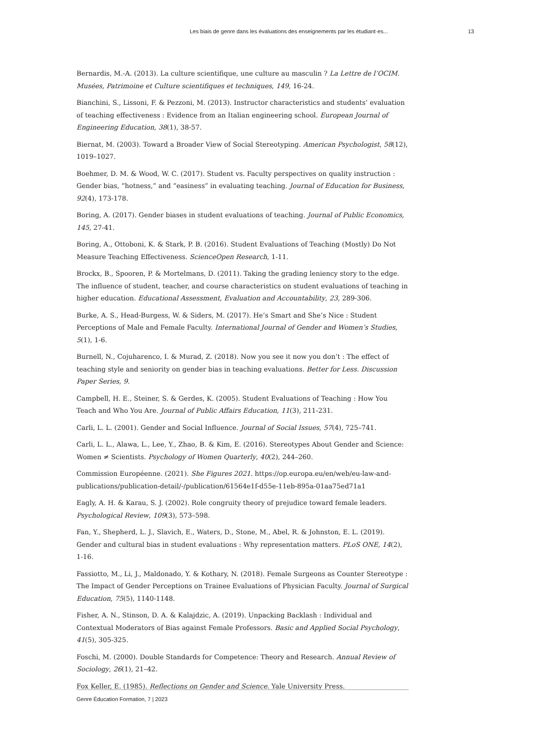Les biais de genre dans les évaluations des enseignements par les étudiant·es... 13
Bernardis, M.-A. (2013). La culture scientifique, une culture au masculin ? La Lettre de l’OCIM. Musées, Patrimoine et Culture scientifiques et techniques, 149, 16-24.
Bianchini, S., Lissoni, F. & Pezzoni, M. (2013). Instructor characteristics and students’ evaluation of teaching effectiveness : Evidence from an Italian engineering school. European Journal of Engineering Education, 38(1), 38-57.
Biernat, M. (2003). Toward a Broader View of Social Stereotyping. American Psychologist, 58(12), 1019–1027.
Boehmer, D. M. & Wood, W. C. (2017). Student vs. Faculty perspectives on quality instruction : Gender bias, “hotness,” and “easiness” in evaluating teaching. Journal of Education for Business, 92(4), 173-178.
Boring, A. (2017). Gender biases in student evaluations of teaching. Journal of Public Economics, 145, 27-41.
Boring, A., Ottoboni, K. & Stark, P. B. (2016). Student Evaluations of Teaching (Mostly) Do Not Measure Teaching Effectiveness. ScienceOpen Research, 1-11.
Brockx, B., Spooren, P. & Mortelmans, D. (2011). Taking the grading leniency story to the edge. The influence of student, teacher, and course characteristics on student evaluations of teaching in higher education. Educational Assessment, Evaluation and Accountability, 23, 289-306.
Burke, A. S., Head-Burgess, W. & Siders, M. (2017). He’s Smart and She’s Nice : Student Perceptions of Male and Female Faculty. International Journal of Gender and Women’s Studies, 5(1), 1-6.
Burnell, N., Cojuharenco, I. & Murad, Z. (2018). Now you see it now you don’t : The effect of teaching style and seniority on gender bias in teaching evaluations. Better for Less. Discussion Paper Series, 9.
Campbell, H. E., Steiner, S. & Gerdes, K. (2005). Student Evaluations of Teaching : How You Teach and Who You Are. Journal of Public Affairs Education, 11(3), 211-231.
Carli, L. L. (2001). Gender and Social Influence. Journal of Social Issues, 57(4), 725–741.
Carli, L. L., Alawa, L., Lee, Y., Zhao, B. & Kim, E. (2016). Stereotypes About Gender and Science: Women ≠ Scientists. Psychology of Women Quarterly, 40(2), 244–260.
Commission Européenne. (2021). She Figures 2021. https://op.europa.eu/en/web/eu-law-and-publications/publication-detail/-/publication/61564e1f-d55e-11eb-895a-01aa75ed71a1
Eagly, A. H. & Karau, S. J. (2002). Role congruity theory of prejudice toward female leaders. Psychological Review, 109(3), 573–598.
Fan, Y., Shepherd, L. J., Slavich, E., Waters, D., Stone, M., Abel, R. & Johnston, E. L. (2019). Gender and cultural bias in student evaluations : Why representation matters. PLoS ONE, 14(2), 1-16.
Fassiotto, M., Li, J., Maldonado, Y. & Kothary, N. (2018). Female Surgeons as Counter Stereotype : The Impact of Gender Perceptions on Trainee Evaluations of Physician Faculty. Journal of Surgical Education, 75(5), 1140-1148.
Fisher, A. N., Stinson, D. A. & Kalajdzic, A. (2019). Unpacking Backlash : Individual and Contextual Moderators of Bias against Female Professors. Basic and Applied Social Psychology, 41(5), 305-325.
Foschi, M. (2000). Double Standards for Competence: Theory and Research. Annual Review of Sociology, 26(1), 21–42.
Fox Keller, E. (1985). Reflections on Gender and Science. Yale University Press.
Genre Éducation Formation, 7 | 2023